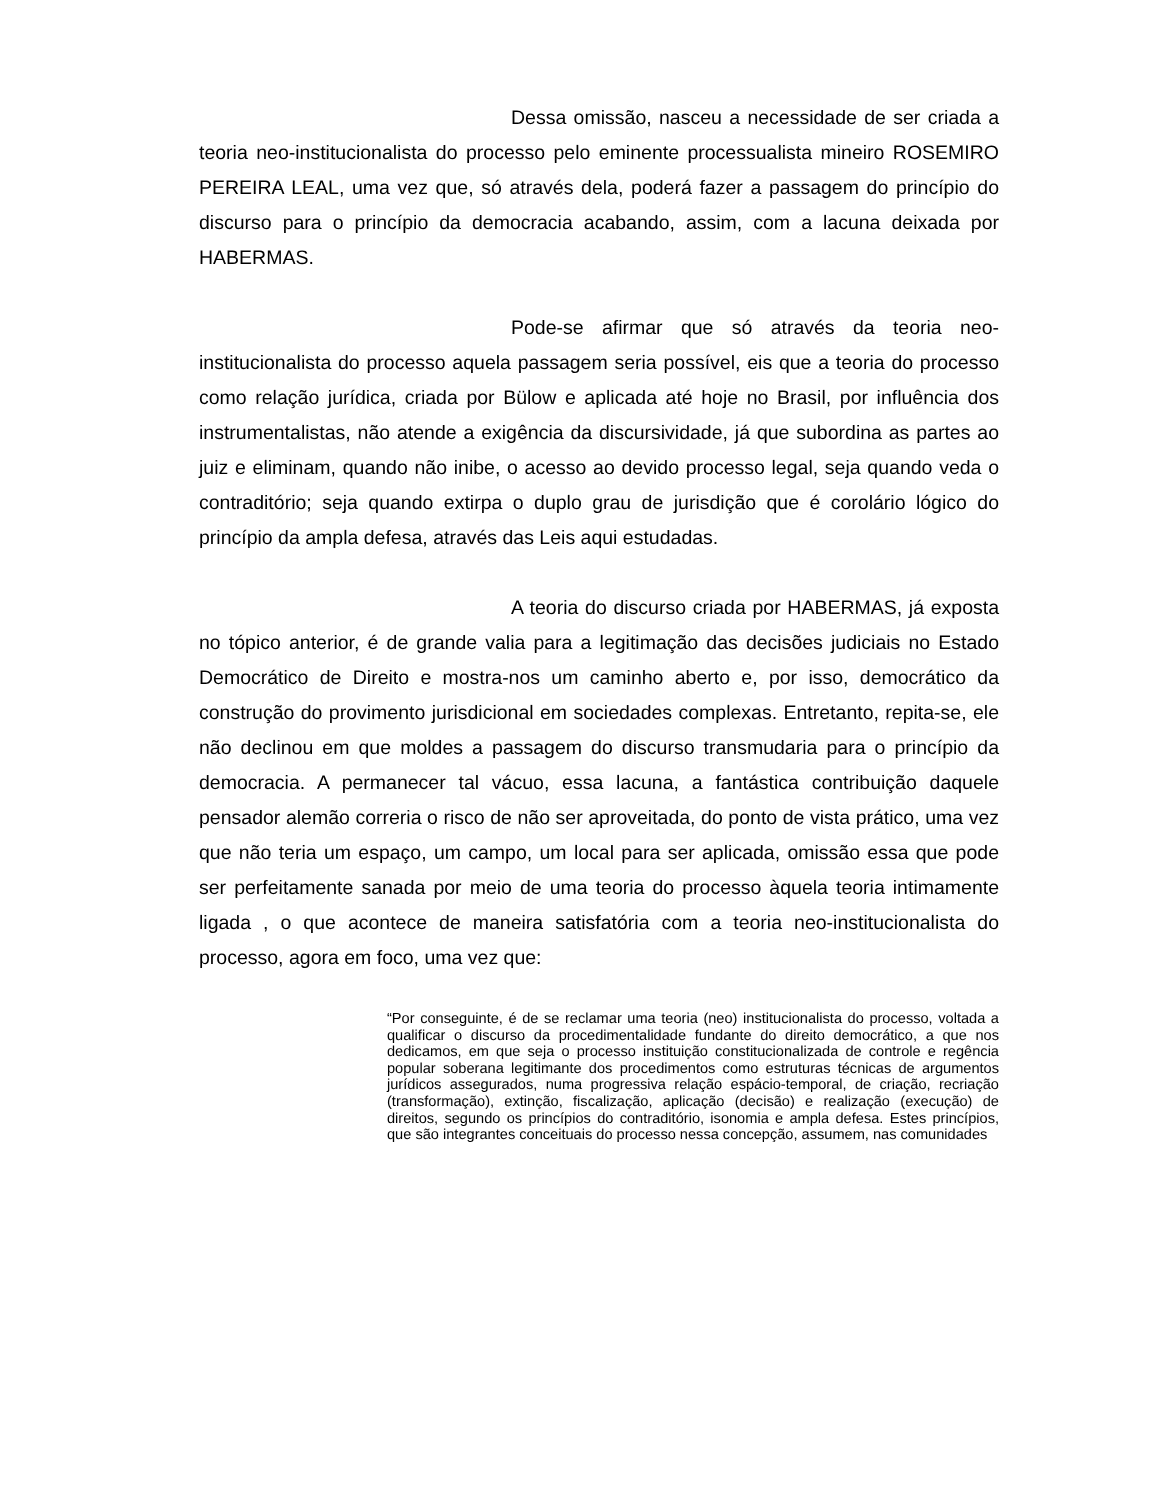Dessa omissão, nasceu a necessidade de ser criada a teoria neo-institucionalista do processo pelo eminente processualista mineiro ROSEMIRO PEREIRA LEAL, uma vez que, só através dela, poderá fazer a passagem do princípio do discurso para o princípio da democracia acabando, assim, com a lacuna deixada por HABERMAS.
Pode-se afirmar que só através da teoria neo-institucionalista do processo aquela passagem seria possível, eis que a teoria do processo como relação jurídica, criada por Bülow e aplicada até hoje no Brasil, por influência dos instrumentalistas, não atende a exigência da discursividade, já que subordina as partes ao juiz e eliminam, quando não inibe, o acesso ao devido processo legal, seja quando veda o contraditório; seja quando extirpa o duplo grau de jurisdição que é corolário lógico do princípio da ampla defesa, através das Leis aqui estudadas.
A teoria do discurso criada por HABERMAS, já exposta no tópico anterior, é de grande valia para a legitimação das decisões judiciais no Estado Democrático de Direito e mostra-nos um caminho aberto e, por isso, democrático da construção do provimento jurisdicional em sociedades complexas. Entretanto, repita-se, ele não declinou em que moldes a passagem do discurso transmudaria para o princípio da democracia. A permanecer tal vácuo, essa lacuna, a fantástica contribuição daquele pensador alemão correria o risco de não ser aproveitada, do ponto de vista prático, uma vez que não teria um espaço, um campo, um local para ser aplicada, omissão essa que pode ser perfeitamente sanada por meio de uma teoria do processo àquela teoria intimamente ligada , o que acontece de maneira satisfatória com a teoria neo-institucionalista do processo, agora em foco, uma vez que:
“Por conseguinte, é de se reclamar uma teoria (neo) institucionalista do processo, voltada a qualificar o discurso da procedimentalidade fundante do direito democrático, a que nos dedicamos, em que seja o processo instituição constitucionalizada de controle e regência popular soberana legitimante dos procedimentos como estruturas técnicas de argumentos jurídicos assegurados, numa progressiva relação espácio-temporal, de criação, recriação (transformação), extinção, fiscalização, aplicação (decisão) e realização (execução) de direitos, segundo os princípios do contraditório, isonomia e ampla defesa. Estes princípios, que são integrantes conceituais do processo nessa concepção, assumem, nas comunidades